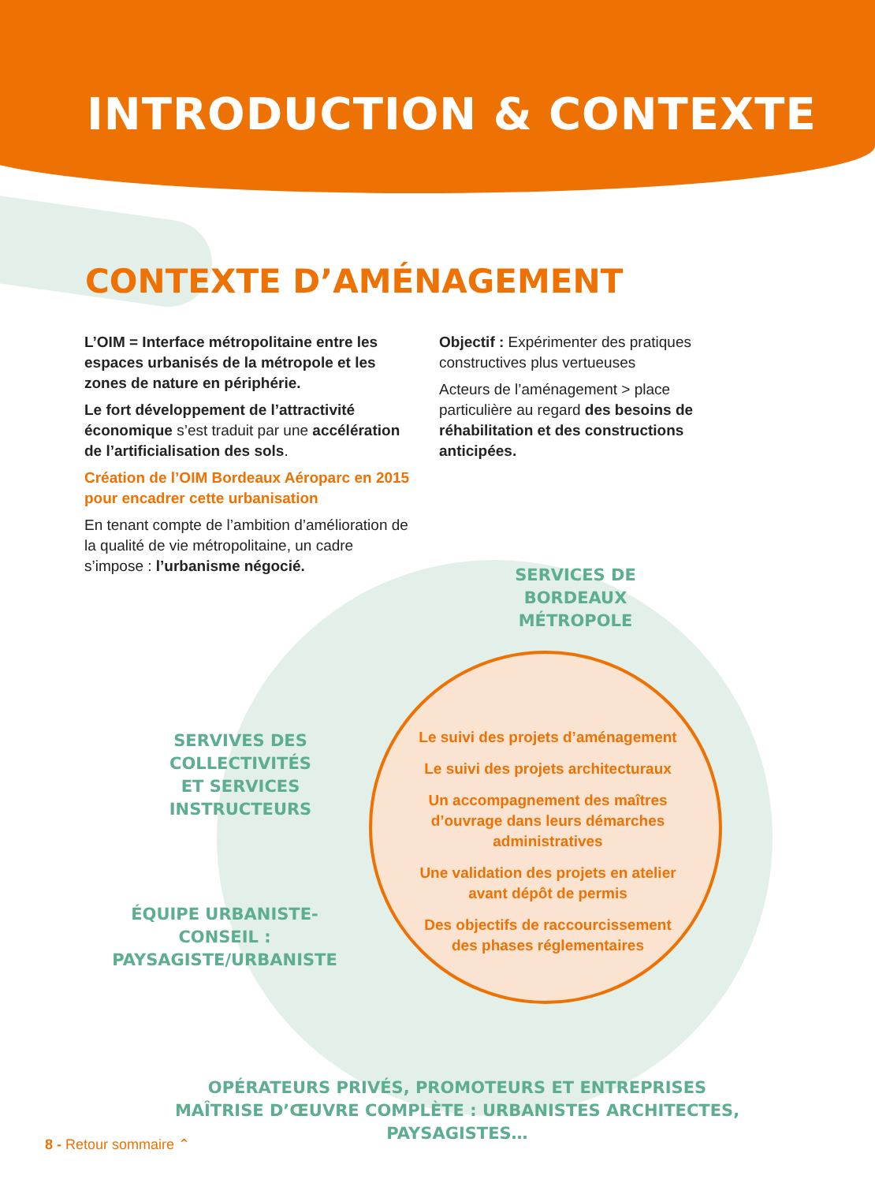INTRODUCTION & CONTEXTE
CONTEXTE D’AMÉNAGEMENT
L’OIM = Interface métropolitaine entre les espaces urbanisés de la métropole et les zones de nature en périphérie.
Le fort développement de l’attractivité économique s’est traduit par une accélération de l’artificialisation des sols.
Création de l’OIM Bordeaux Aéroparc en 2015 pour encadrer cette urbanisation
En tenant compte de l’ambition d’amélioration de la qualité de vie métropolitaine, un cadre s’impose : l’urbanisme négocié.
Objectif : Expérimenter des pratiques constructives plus vertueuses
Acteurs de l’aménagement > place particulière au regard des besoins de réhabilitation et des constructions anticipées.
SERVICES DE
BORDEAUX MÉTROPOLE
SERVIVES DES COLLECTIVITÉS
ET SERVICES INSTRUCTEURS
ÉQUIPE URBANISTE-CONSEIL :
PAYSAGISTE/URBANISTE
Le suivi des projets d’aménagement
Le suivi des projets architecturaux
Un accompagnement des maîtres d’ouvrage dans leurs démarches administratives
Une validation des projets en atelier avant dépôt de permis
Des objectifs de raccourcissement des phases réglementaires
OPÉRATEURS PRIVÉS, PROMOTEURS ET ENTREPRISES
MAÎTRISE D’ŒUVRE COMPLÈTE : URBANISTES ARCHITECTES, PAYSAGISTES…
8 - Retour sommaire ⌃